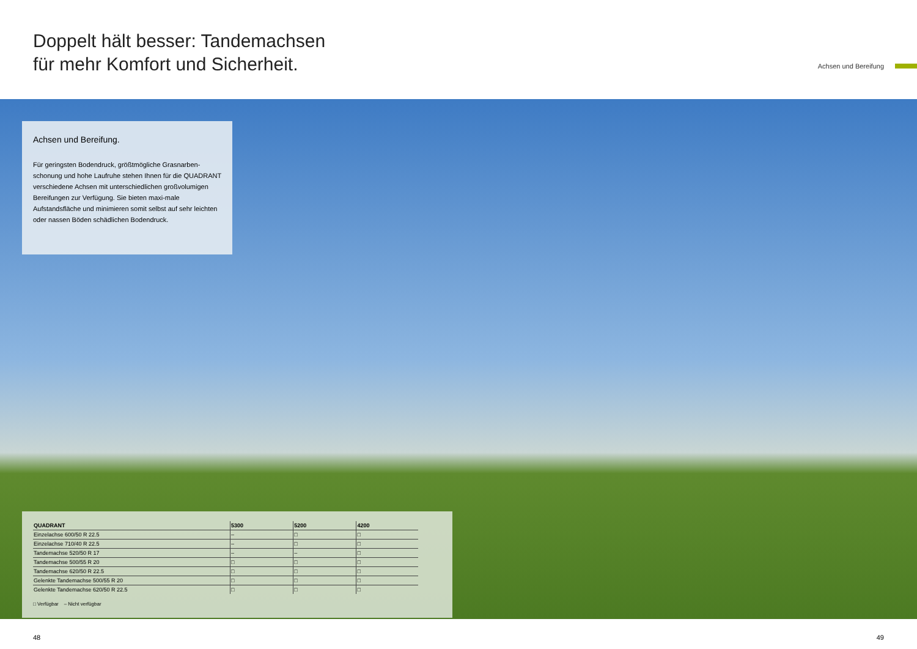Doppelt hält besser: Tandemachsen
für mehr Komfort und Sicherheit.
Achsen und Bereifung
Achsen und Bereifung.
Für geringsten Bodendruck, größtmögliche Grasnarben-schonung und hohe Laufruhe stehen Ihnen für die QUADRANT verschiedene Achsen mit unterschiedlichen großvolumigen Bereifungen zur Verfügung. Sie bieten maxi-male Aufstandsfläche und minimieren somit selbst auf sehr leichten oder nassen Böden schädlichen Bodendruck.
| QUADRANT | 5300 | 5200 | 4200 |
| --- | --- | --- | --- |
| Einzelachse 600/50 R 22.5 | – | □ | □ |
| Einzelachse 710/40 R 22.5 | – | □ | □ |
| Tandemachse 520/50 R 17 | – | – | □ |
| Tandemachse 500/55 R 20 | □ | □ | □ |
| Tandemachse 620/50 R 22.5 | □ | □ | □ |
| Gelenkte Tandemachse 500/55 R 20 | □ | □ | □ |
| Gelenkte Tandemachse 620/50 R 22.5 | □ | □ | □ |
□ Verfügbar – Nicht verfügbar
48 49